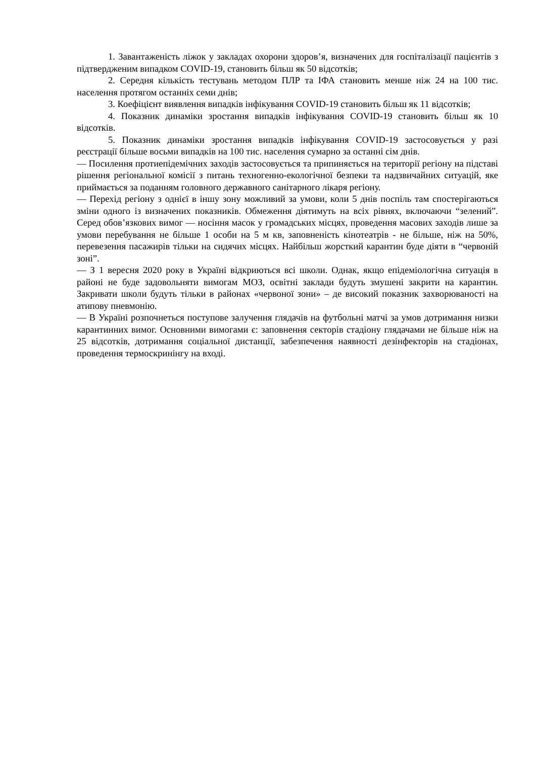1. Завантаженість ліжок у закладах охорони здоров’я, визначених для госпіталізації пацієнтів з підтвердженим випадком COVID-19, становить більш як 50 відсотків;
2. Середня кількість тестувань методом ПЛР та ІФА становить менше ніж 24 на 100 тис. населення протягом останніх семи днів;
3. Коефіцієнт виявлення випадків інфікування COVID-19 становить більш як 11 відсотків;
4. Показник динаміки зростання випадків інфікування COVID-19 становить більш як 10 відсотків.
5. Показник динаміки зростання випадків інфікування COVID-19 застосовується у разі реєстрації більше восьми випадків на 100 тис. населення сумарно за останні сім днів.
— Посилення протиепідемічних заходів застосовується та припиняється на території регіону на підставі рішення регіональної комісії з питань техногенно-екологічної безпеки та надзвичайних ситуацій, яке приймається за поданням головного державного санітарного лікаря регіону.
— Перехід регіону з однієї в іншу зону можливий за умови, коли 5 днів поспіль там спостерігаються зміни одного із визначених показників. Обмеження діятимуть на всіх рівнях, включаючи “зелений”. Серед обов’язкових вимог — носіння масок у громадських місцях, проведення масових заходів лише за умови перебування не більше 1 особи на 5 м кв, заповненість кінотеатрів - не більше, ніж на 50%, перевезення пасажирів тільки на сидячих місцях. Найбільш жорсткий карантин буде діяти в “червоній зоні”.
— З 1 вересня 2020 року в Україні відкриються всі школи. Однак, якщо епідеміологічна ситуація в районі не буде задовольняти вимогам МОЗ, освітні заклади будуть змушені закрити на карантин. Закривати школи будуть тільки в районах «червоної зони» – де високий показник захворюваності на атипову пневмонію.
— В Україні розпочнеться поступове залучення глядачів на футбольні матчі за умов дотримання низки карантинних вимог. Основними вимогами є: заповнення секторів стадіону глядачами не більше ніж на 25 відсотків, дотримання соціальної дистанції, забезпечення наявності дезінфекторів на стадіонах, проведення термоскринінгу на вході.